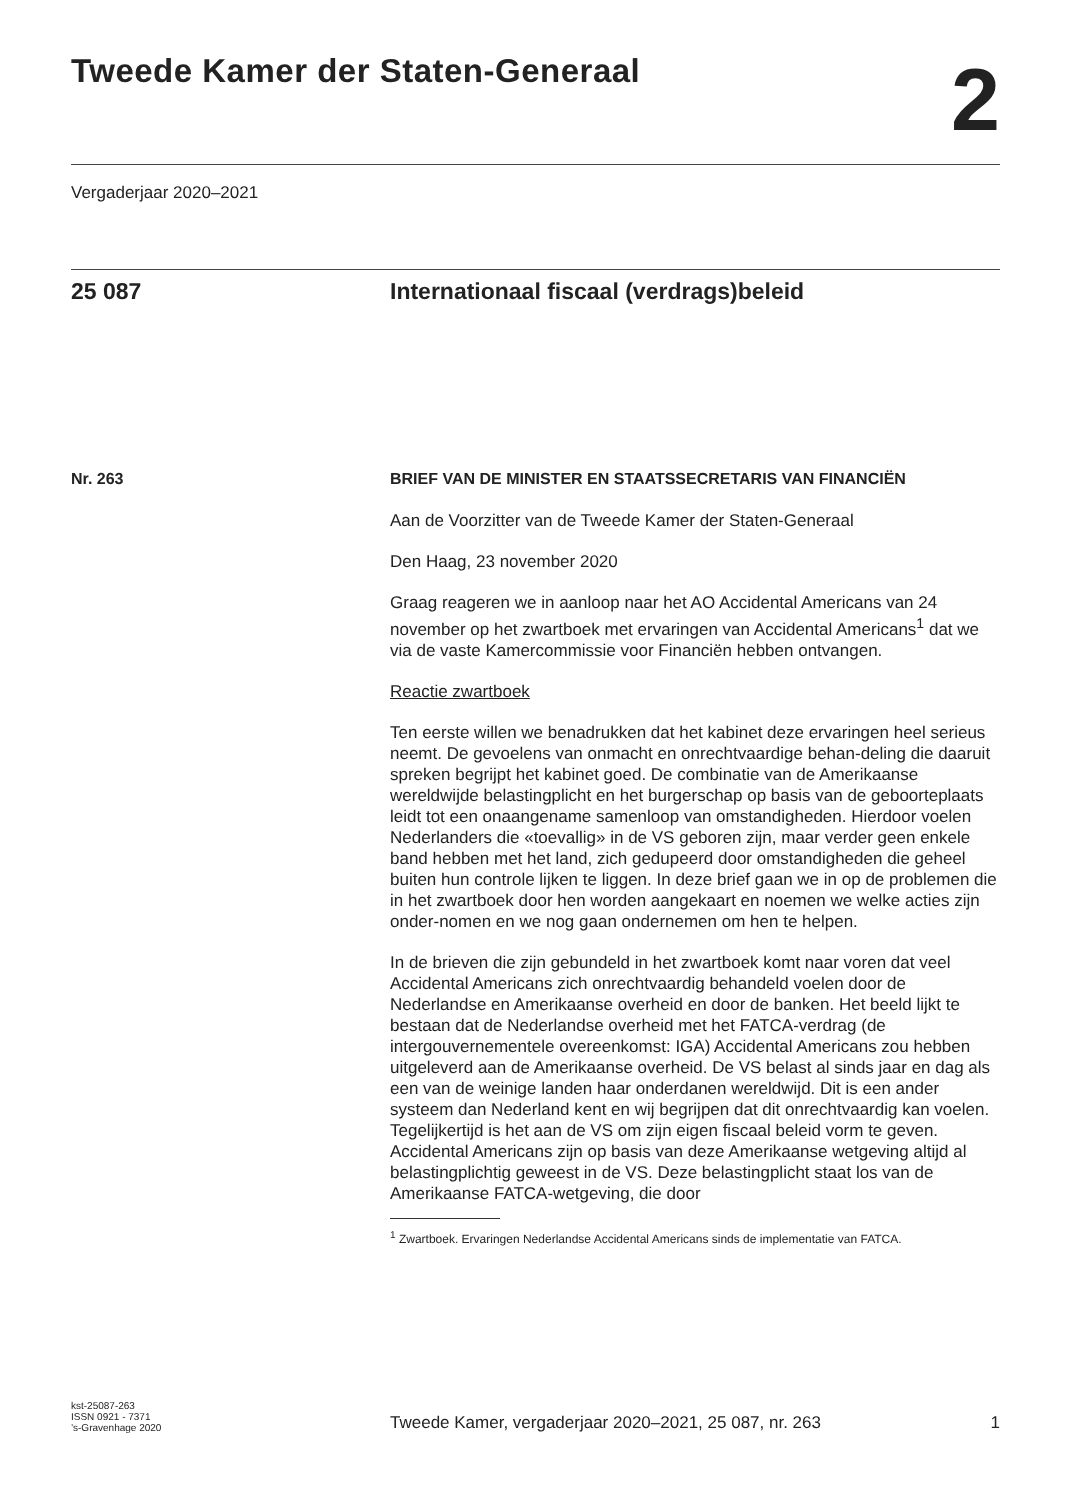Tweede Kamer der Staten-Generaal
2
Vergaderjaar 2020–2021
25 087 Internationaal fiscaal (verdrags)beleid
Nr. 263 BRIEF VAN DE MINISTER EN STAATSSECRETARIS VAN FINANCIËN
Aan de Voorzitter van de Tweede Kamer der Staten-Generaal
Den Haag, 23 november 2020
Graag reageren we in aanloop naar het AO Accidental Americans van 24 november op het zwartboek met ervaringen van Accidental Americans<sup>1</sup> dat we via de vaste Kamercommissie voor Financiën hebben ontvangen.
Reactie zwartboek
Ten eerste willen we benadrukken dat het kabinet deze ervaringen heel serieus neemt. De gevoelens van onmacht en onrechtvaardige behan-deling die daaruit spreken begrijpt het kabinet goed. De combinatie van de Amerikaanse wereldwijde belastingplicht en het burgerschap op basis van de geboorteplaats leidt tot een onaangename samenloop van omstandigheden. Hierdoor voelen Nederlanders die «toevallig» in de VS geboren zijn, maar verder geen enkele band hebben met het land, zich gedupeerd door omstandigheden die geheel buiten hun controle lijken te liggen. In deze brief gaan we in op de problemen die in het zwartboek door hen worden aangekaart en noemen we welke acties zijn onder-nomen en we nog gaan ondernemen om hen te helpen.
In de brieven die zijn gebundeld in het zwartboek komt naar voren dat veel Accidental Americans zich onrechtvaardig behandeld voelen door de Nederlandse en Amerikaanse overheid en door de banken. Het beeld lijkt te bestaan dat de Nederlandse overheid met het FATCA-verdrag (de intergouvernementele overeenkomst: IGA) Accidental Americans zou hebben uitgeleverd aan de Amerikaanse overheid. De VS belast al sinds jaar en dag als een van de weinige landen haar onderdanen wereldwijd. Dit is een ander systeem dan Nederland kent en wij begrijpen dat dit onrechtvaardig kan voelen. Tegelijkertijd is het aan de VS om zijn eigen fiscaal beleid vorm te geven. Accidental Americans zijn op basis van deze Amerikaanse wetgeving altijd al belastingplichtig geweest in de VS. Deze belastingplicht staat los van de Amerikaanse FATCA-wetgeving, die door
<sup>1</sup> Zwartboek. Ervaringen Nederlandse Accidental Americans sinds de implementatie van FATCA.
kst-25087-263
ISSN 0921 - 7371
’s-Gravenhage 2020
Tweede Kamer, vergaderjaar 2020–2021, 25 087, nr. 263 1